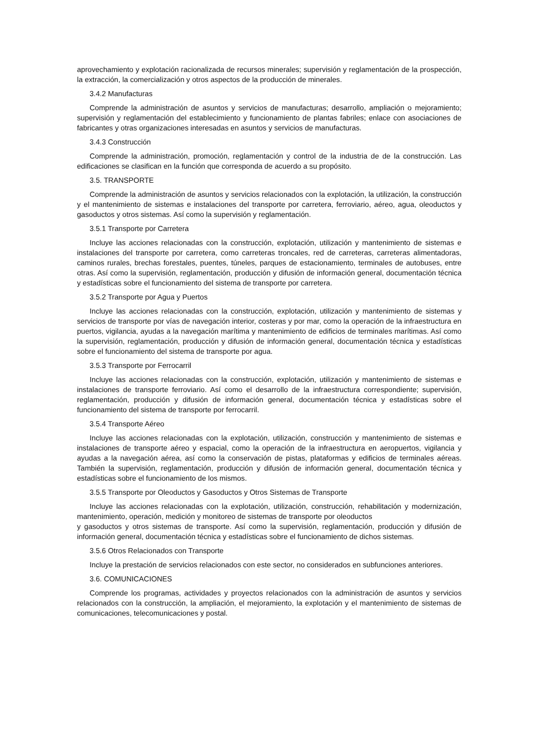aprovechamiento y explotación racionalizada de recursos minerales; supervisión y reglamentación de la prospección, la extracción, la comercialización y otros aspectos de la producción de minerales.
3.4.2 Manufacturas
Comprende la administración de asuntos y servicios de manufacturas; desarrollo, ampliación o mejoramiento; supervisión y reglamentación del establecimiento y funcionamiento de plantas fabriles; enlace con asociaciones de fabricantes y otras organizaciones interesadas en asuntos y servicios de manufacturas.
3.4.3 Construcción
Comprende la administración, promoción, reglamentación y control de la industria de de la construcción. Las edificaciones se clasifican en la función que corresponda de acuerdo a su propósito.
3.5. TRANSPORTE
Comprende la administración de asuntos y servicios relacionados con la explotación, la utilización, la construcción y el mantenimiento de sistemas e instalaciones del transporte por carretera, ferroviario, aéreo, agua, oleoductos y gasoductos y otros sistemas. Así como la supervisión y reglamentación.
3.5.1 Transporte por Carretera
Incluye las acciones relacionadas con la construcción, explotación, utilización y mantenimiento de sistemas e instalaciones del transporte por carretera, como carreteras troncales, red de carreteras, carreteras alimentadoras, caminos rurales, brechas forestales, puentes, túneles, parques de estacionamiento, terminales de autobuses, entre otras. Así como la supervisión, reglamentación, producción y difusión de información general, documentación técnica y estadísticas sobre el funcionamiento del sistema de transporte por carretera.
3.5.2 Transporte por Agua y Puertos
Incluye las acciones relacionadas con la construcción, explotación, utilización y mantenimiento de sistemas y servicios de transporte por vías de navegación interior, costeras y por mar, como la operación de la infraestructura en puertos, vigilancia, ayudas a la navegación marítima y mantenimiento de edificios de terminales marítimas. Así como la supervisión, reglamentación, producción y difusión de información general, documentación técnica y estadísticas sobre el funcionamiento del sistema de transporte por agua.
3.5.3 Transporte por Ferrocarril
Incluye las acciones relacionadas con la construcción, explotación, utilización y mantenimiento de sistemas e instalaciones de transporte ferroviario. Así como el desarrollo de la infraestructura correspondiente; supervisión, reglamentación, producción y difusión de información general, documentación técnica y estadísticas sobre el funcionamiento del sistema de transporte por ferrocarril.
3.5.4 Transporte Aéreo
Incluye las acciones relacionadas con la explotación, utilización, construcción y mantenimiento de sistemas e instalaciones de transporte aéreo y espacial, como la operación de la infraestructura en aeropuertos, vigilancia y ayudas a la navegación aérea, así como la conservación de pistas, plataformas y edificios de terminales aéreas. También la supervisión, reglamentación, producción y difusión de información general, documentación técnica y estadísticas sobre el funcionamiento de los mismos.
3.5.5 Transporte por Oleoductos y Gasoductos y Otros Sistemas de Transporte
Incluye las acciones relacionadas con la explotación, utilización, construcción, rehabilitación y modernización, mantenimiento, operación, medición y monitoreo de sistemas de transporte por oleoductos
y gasoductos y otros sistemas de transporte. Así como la supervisión, reglamentación, producción y difusión de información general, documentación técnica y estadísticas sobre el funcionamiento de dichos sistemas.
3.5.6 Otros Relacionados con Transporte
Incluye la prestación de servicios relacionados con este sector, no considerados en subfunciones anteriores.
3.6. COMUNICACIONES
Comprende los programas, actividades y proyectos relacionados con la administración de asuntos y servicios relacionados con la construcción, la ampliación, el mejoramiento, la explotación y el mantenimiento de sistemas de comunicaciones, telecomunicaciones y postal.